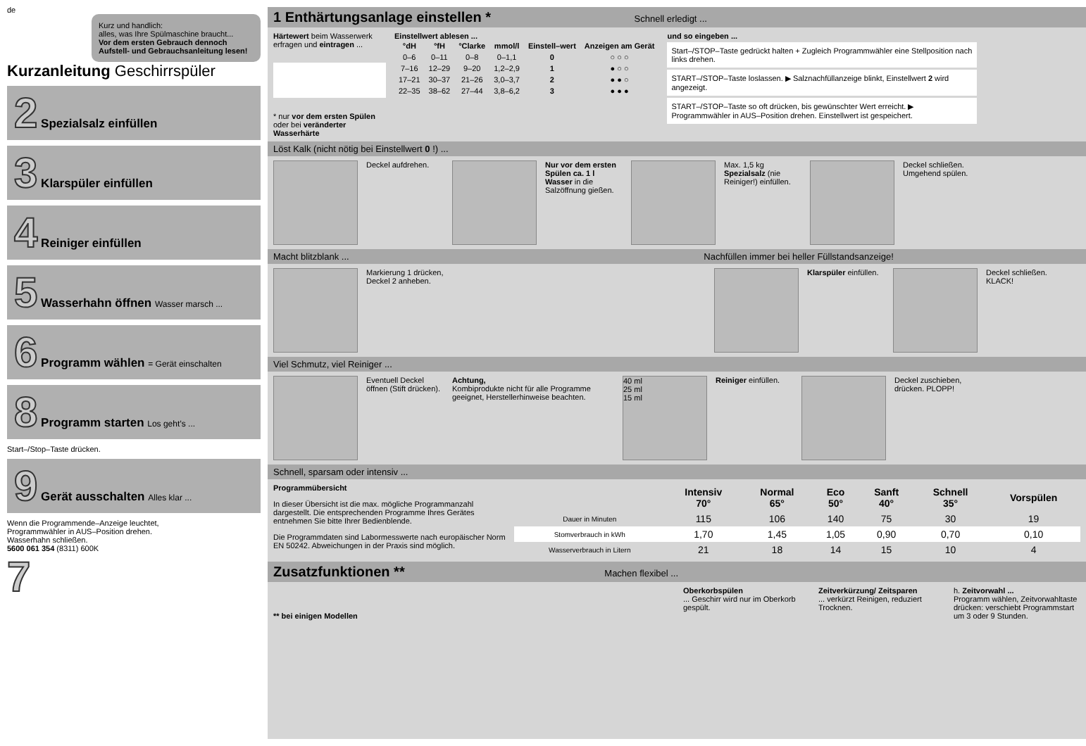de
Kurz und handlich:
alles, was Ihre Spülmaschine braucht...
Vor dem ersten Gebrauch dennoch Aufstell- und Gebrauchsanleitung lesen!
Kurzanleitung Geschirrspüler
2 Spezialsalz einfüllen
3 Klarspüler einfüllen
4 Reiniger einfüllen
5 Wasserhahn öffnen Wasser marsch ...
6 Programm wählen = Gerät einschalten
8 Programm starten Los geht’s ...
Start–/Stop–Taste drücken.
9 Gerät ausschalten Alles klar ...
Wenn die Programmende–Anzeige leuchtet,
Programmwähler in AUS–Position drehen.
Wasserhahn schließen.
5600 061 354 (8311) 600K
7
1 Enthärtungsanlage einstellen * Schnell erledigt ...
Härtewert beim Wasserwerk erfragen und eintragen ...
* nur vor dem ersten Spülen oder bei veränderter Wasserhärte
Einstellwert ablesen ...
| °dH | °fH | °Clarke | mmol/l | Einstell–wert | Anzeigen am Gerät |
| --- | --- | --- | --- | --- | --- |
| 0–6 | 0–11 | 0–8 | 0–1,1 | 0 | ○ ○ ○ |
| 7–16 | 12–29 | 9–20 | 1,2–2,9 | 1 | ● ○ ○ |
| 17–21 | 30–37 | 21–26 | 3,0–3,7 | 2 | ● ● ○ |
| 22–35 | 38–62 | 27–44 | 3,8–6,2 | 3 | ● ● ● |
und so eingeben ...
Start–/STOP–Taste gedrückt halten + Zugleich Programmwähler eine Stellposition nach links drehen.
START–/STOP–Taste loslassen. ▶ Salznachfüllanzeige blinkt, Einstellwert 2 wird angezeigt.
START–/STOP–Taste so oft drücken, bis gewünschter Wert erreicht. ▶ Programmwähler in AUS–Position drehen. Einstellwert ist gespeichert.
Löst Kalk (nicht nötig bei Einstellwert 0 !) ...
Deckel aufdrehen.
Nur vor dem ersten Spülen ca. 1 l Wasser in die Salzöffnung gießen.
Max. 1,5 kg Spezialsalz (nie Reiniger!) einfüllen.
Deckel schließen. Umgehend spülen.
Macht blitzblank ... Nachfüllen immer bei heller Füllstandsanzeige!
Markierung 1 drücken, Deckel 2 anheben.
Klarspüler einfüllen.
Deckel schließen. KLACK!
Viel Schmutz, viel Reiniger ...
Eventuell Deckel öffnen (Stift drücken).
Achtung,
Kombiprodukte nicht für alle Programme geeignet, Herstellerhinweise beachten.
40 ml
25 ml
15 ml
Reiniger einfüllen.
Deckel zuschieben, drücken. PLOPP!
Schnell, sparsam oder intensiv ...
Programmübersicht
In dieser Übersicht ist die max. mögliche Programmanzahl dargestellt. Die entsprechenden Programme Ihres Gerätes entnehmen Sie bitte Ihrer Bedienblende.
Die Programmdaten sind Labormesswerte nach europäischer Norm EN 50242. Abweichungen in der Praxis sind möglich.
| | Intensiv 70° | Normal 65° | Eco 50° | Sanft 40° | Schnell 35° | Vorspülen |
| --- | --- | --- | --- | --- | --- | --- |
| Dauer in Minuten | 115 | 106 | 140 | 75 | 30 | 19 |
| Stomverbrauch in kWh | 1,70 | 1,45 | 1,05 | 0,90 | 0,70 | 0,10 |
| Wasserverbrauch in Litern | 21 | 18 | 14 | 15 | 10 | 4 |
Zusatzfunktionen ** Machen flexibel ...
** bei einigen Modellen Oberkorbspülen
... Geschirr wird nur im Oberkorb gespült.
Zeitverkürzung/ Zeitsparen
... verkürzt Reinigen, reduziert Trocknen.
h. Zeitvorwahl ...
Programm wählen, Zeitvorwahltaste drücken: verschiebt Programmstart um 3 oder 9 Stunden.